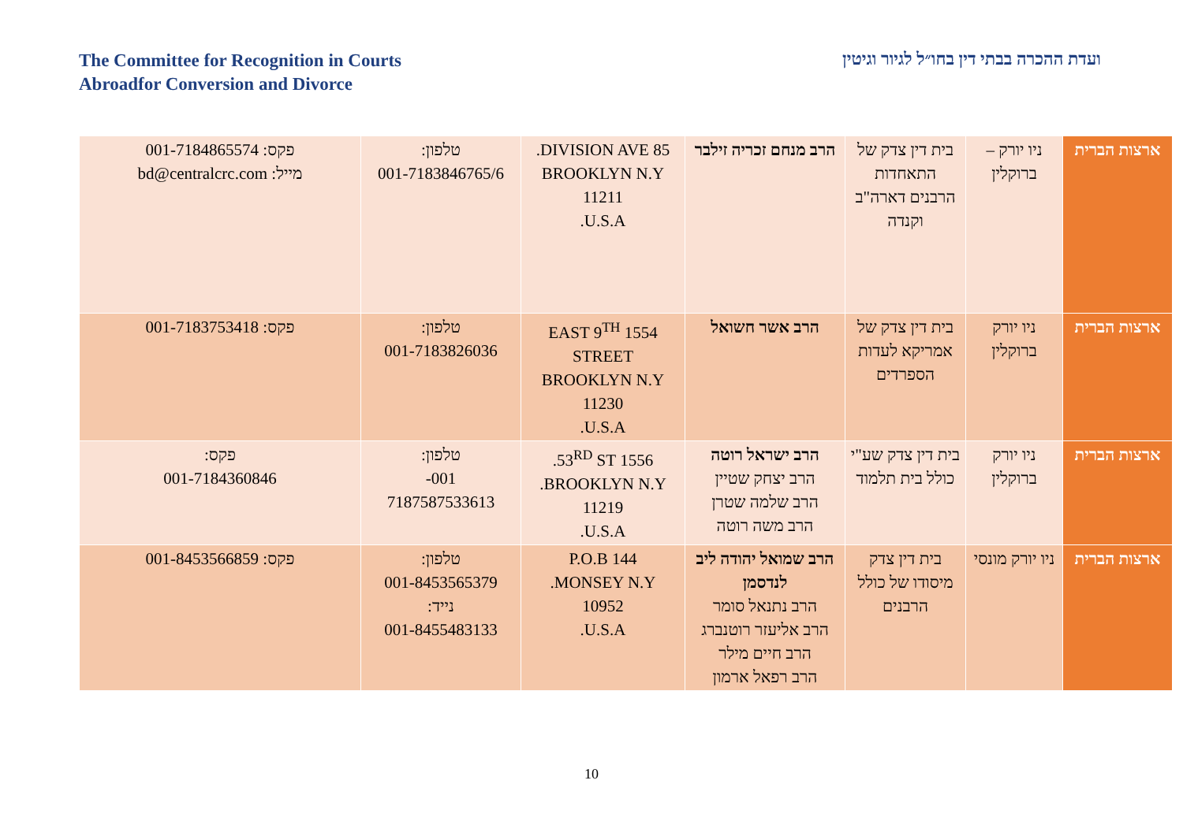The Committee for Recognition in Courts
Abroadfor Conversion and Divorce
ועדת ההכרה בבתי דין בחו״ל לגיור וגיטין
| ארצות הברית | ניו יורק – ברוקלין | בית דין צדק של התאחדות הרבנים דארה"ב וקנדה | הרב מנחם זכריה זילבר | 85 DIVISION AVE. BROOKLYN N.Y 11211 U.S.A. | טלפון: 001-7183846765/6 | פקס: 001-7184865574 מייל: bd@centralcrc.com |
| ארצות הברית | ניו יורק ברוקלין | בית דין צדק של אמריקא לעדות הספרדים | הרב אשר חשואל | 1554 EAST 9<sup>TH</sup> STREET BROOKLYN N.Y 11230 U.S.A. | טלפון: 001-7183826036 | פקס: 001-7183753418 |
| ארצות הברית | ניו יורק ברוקלין | בית דין צדק שע"י כולל בית תלמוד | הרב ישראל רוטה הרב יצחק שטיין הרב שלמה שטרן הרב משה רוטה | 1556 53<sup>RD</sup> ST. BROOKLYN N.Y. 11219 U.S.A. | טלפון: 001- 7187587533613 | פקס: 001-7184360846 |
| ארצות הברית | ניו יורק מונסי | בית דין צדק מיסודו של כולל הרבנים | הרב שמואל יהודה ליב לנדסמן הרב נתנאל סומר הרב אליעזר רוטנברג הרב חיים מילר הרב רפאל ארמון | P.O.B 144 MONSEY N.Y. 10952 U.S.A. | טלפון: 001-8453565379 נייד: 001-8455483133 | פקס: 001-8453566859 |
10